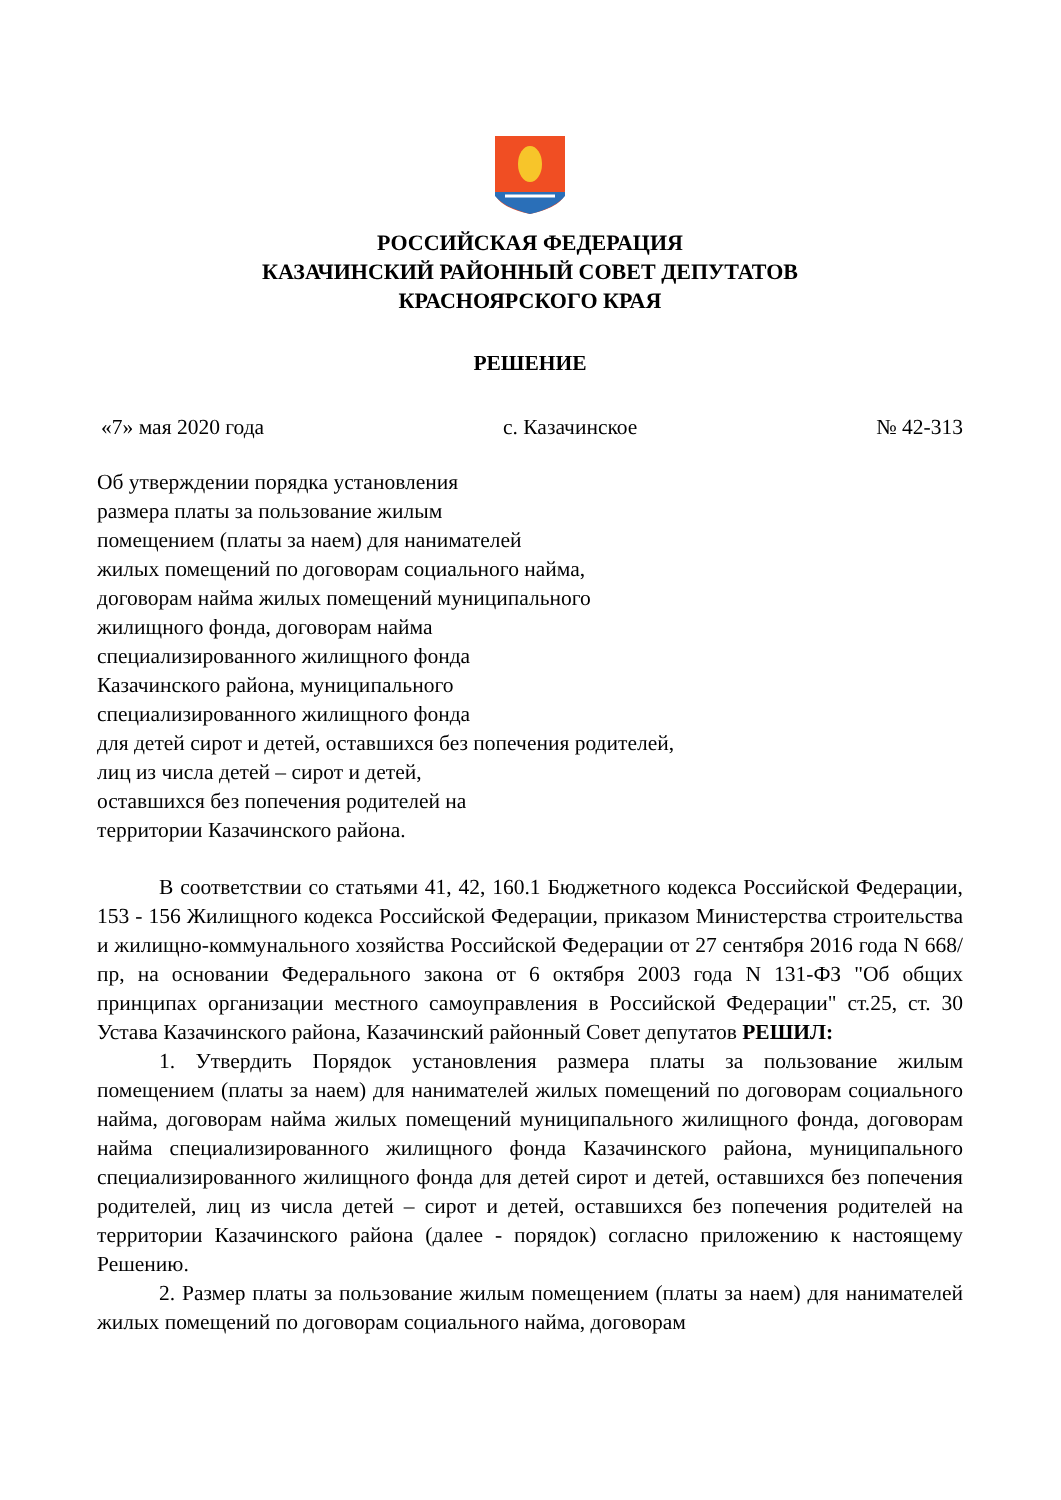РОССИЙСКАЯ ФЕДЕРАЦИЯ
КАЗАЧИНСКИЙ РАЙОННЫЙ СОВЕТ ДЕПУТАТОВ
КРАСНОЯРСКОГО КРАЯ
РЕШЕНИЕ
«7» мая 2020 года с. Казачинское № 42-313
Об утверждении порядка установления
размера платы за пользование жилым
помещением (платы за наем) для нанимателей
жилых помещений по договорам социального найма,
договорам найма жилых помещений муниципального
жилищного фонда, договорам найма
специализированного жилищного фонда
Казачинского района, муниципального
специализированного жилищного фонда
для детей сирот и детей, оставшихся без попечения родителей,
лиц из числа детей – сирот и детей,
оставшихся без попечения родителей на
территории Казачинского района.
В соответствии со статьями 41, 42, 160.1 Бюджетного кодекса Российской Федерации, 153 - 156 Жилищного кодекса Российской Федерации, приказом Министерства строительства и жилищно-коммунального хозяйства Российской Федерации от 27 сентября 2016 года N 668/пр, на основании Федерального закона от 6 октября 2003 года N 131-ФЗ "Об общих принципах организации местного самоуправления в Российской Федерации" ст.25, ст. 30 Устава Казачинского района, Казачинский районный Совет депутатов РЕШИЛ:
1. Утвердить Порядок установления размера платы за пользование жилым помещением (платы за наем) для нанимателей жилых помещений по договорам социального найма, договорам найма жилых помещений муниципального жилищного фонда, договорам найма специализированного жилищного фонда Казачинского района, муниципального специализированного жилищного фонда для детей сирот и детей, оставшихся без попечения родителей, лиц из числа детей – сирот и детей, оставшихся без попечения родителей на территории Казачинского района (далее - порядок) согласно приложению к настоящему Решению.
2. Размер платы за пользование жилым помещением (платы за наем) для нанимателей жилых помещений по договорам социального найма, договорам